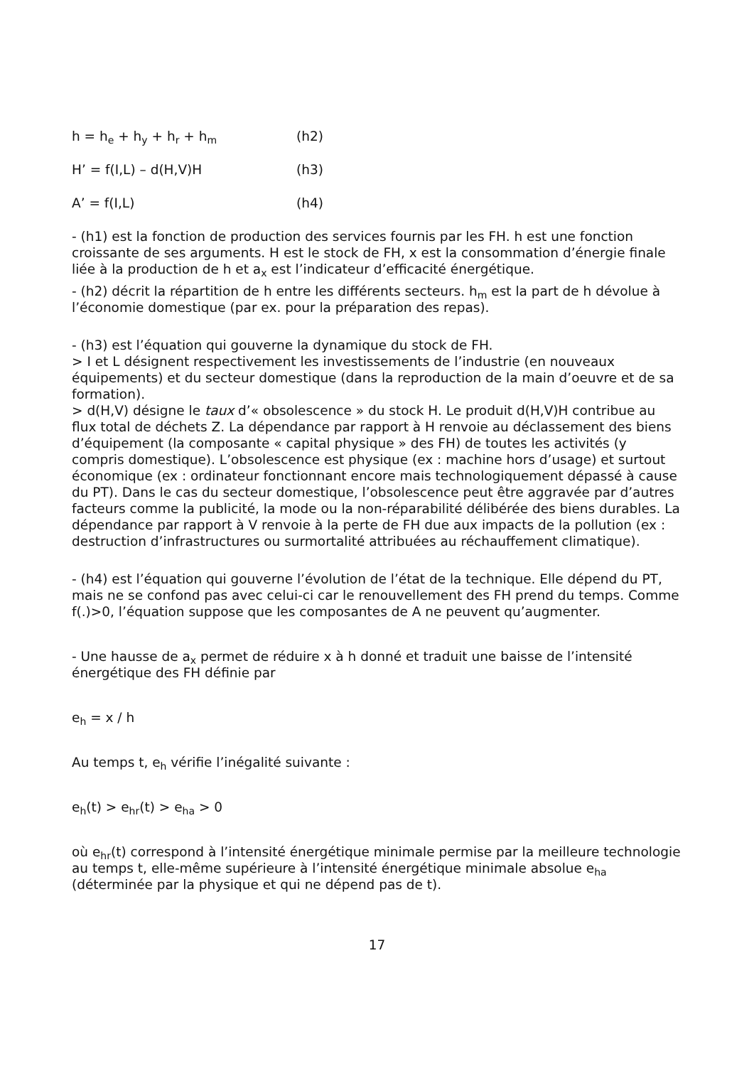h = h<sub>e</sub> + h<sub>y</sub> + h<sub>r</sub> + h<sub>m</sub> (h2)
H’ = f(I,L) – d(H,V)H (h3)
A’ = f(I,L) (h4)
- (h1) est la fonction de production des services fournis par les FH. h est une fonction croissante de ses arguments. H est le stock de FH, x est la consommation d’énergie finale liée à la production de h et a<sub>x</sub> est l’indicateur d’efficacité énergétique.
- (h2) décrit la répartition de h entre les différents secteurs. h<sub>m</sub> est la part de h dévolue à l’économie domestique (par ex. pour la préparation des repas).
- (h3) est l’équation qui gouverne la dynamique du stock de FH.
> I et L désignent respectivement les investissements de l’industrie (en nouveaux équipements) et du secteur domestique (dans la reproduction de la main d’oeuvre et de sa formation).
> d(H,V) désigne le taux d’« obsolescence » du stock H. Le produit d(H,V)H contribue au flux total de déchets Z. La dépendance par rapport à H renvoie au déclassement des biens d’équipement (la composante « capital physique » des FH) de toutes les activités (y compris domestique). L’obsolescence est physique (ex : machine hors d’usage) et surtout économique (ex : ordinateur fonctionnant encore mais technologiquement dépassé à cause du PT). Dans le cas du secteur domestique, l’obsolescence peut être aggravée par d’autres facteurs comme la publicité, la mode ou la non-réparabilité délibérée des biens durables. La dépendance par rapport à V renvoie à la perte de FH due aux impacts de la pollution (ex : destruction d’infrastructures ou surmortalité attribuées au réchauffement climatique).
- (h4) est l’équation qui gouverne l’évolution de l’état de la technique. Elle dépend du PT, mais ne se confond pas avec celui-ci car le renouvellement des FH prend du temps. Comme f(.)>0, l’équation suppose que les composantes de A ne peuvent qu’augmenter.
- Une hausse de a<sub>x</sub> permet de réduire x à h donné et traduit une baisse de l’intensité énergétique des FH définie par
e<sub>h</sub> = x / h
Au temps t, e<sub>h</sub> vérifie l’inégalité suivante :
e<sub>h</sub>(t) > e<sub>hr</sub>(t) > e<sub>ha</sub> > 0
où e<sub>hr</sub>(t) correspond à l’intensité énergétique minimale permise par la meilleure technologie au temps t, elle-même supérieure à l’intensité énergétique minimale absolue e<sub>ha</sub> (déterminée par la physique et qui ne dépend pas de t).
17